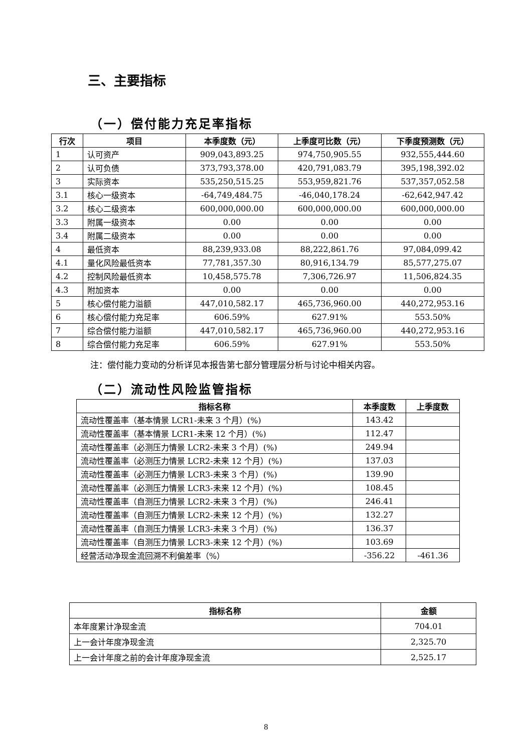三、主要指标
（一）偿付能力充足率指标
| 行次 | 项目 | 本季度数（元） | 上季度可比数（元） | 下季度预测数（元） |
| --- | --- | --- | --- | --- |
| 1 | 认可资产 | 909,043,893.25 | 974,750,905.55 | 932,555,444.60 |
| 2 | 认可负债 | 373,793,378.00 | 420,791,083.79 | 395,198,392.02 |
| 3 | 实际资本 | 535,250,515.25 | 553,959,821.76 | 537,357,052.58 |
| 3.1 | 核心一级资本 | -64,749,484.75 | -46,040,178.24 | -62,642,947.42 |
| 3.2 | 核心二级资本 | 600,000,000.00 | 600,000,000.00 | 600,000,000.00 |
| 3.3 | 附属一级资本 | 0.00 | 0.00 | 0.00 |
| 3.4 | 附属二级资本 | 0.00 | 0.00 | 0.00 |
| 4 | 最低资本 | 88,239,933.08 | 88,222,861.76 | 97,084,099.42 |
| 4.1 | 量化风险最低资本 | 77,781,357.30 | 80,916,134.79 | 85,577,275.07 |
| 4.2 | 控制风险最低资本 | 10,458,575.78 | 7,306,726.97 | 11,506,824.35 |
| 4.3 | 附加资本 | 0.00 | 0.00 | 0.00 |
| 5 | 核心偿付能力溢额 | 447,010,582.17 | 465,736,960.00 | 440,272,953.16 |
| 6 | 核心偿付能力充足率 | 606.59% | 627.91% | 553.50% |
| 7 | 综合偿付能力溢额 | 447,010,582.17 | 465,736,960.00 | 440,272,953.16 |
| 8 | 综合偿付能力充足率 | 606.59% | 627.91% | 553.50% |
注：偿付能力变动的分析详见本报告第七部分管理层分析与讨论中相关内容。
（二）流动性风险监管指标
| 指标名称 | 本季度数 | 上季度数 |
| --- | --- | --- |
| 流动性覆盖率（基本情景 LCR1-未来 3 个月）(%) | 143.42 | |
| 流动性覆盖率（基本情景 LCR1-未来 12 个月）(%) | 112.47 | |
| 流动性覆盖率（必测压力情景 LCR2-未来 3 个月）(%) | 249.94 | |
| 流动性覆盖率（必测压力情景 LCR2-未来 12 个月）(%) | 137.03 | |
| 流动性覆盖率（必测压力情景 LCR3-未来 3 个月）(%) | 139.90 | |
| 流动性覆盖率（必测压力情景 LCR3-未来 12 个月）(%) | 108.45 | |
| 流动性覆盖率（自测压力情景 LCR2-未来 3 个月）(%) | 246.41 | |
| 流动性覆盖率（自测压力情景 LCR2-未来 12 个月）(%) | 132.27 | |
| 流动性覆盖率（自测压力情景 LCR3-未来 3 个月）(%) | 136.37 | |
| 流动性覆盖率（自测压力情景 LCR3-未来 12 个月）(%) | 103.69 | |
| 经营活动净现金流回溯不利偏差率（%） | -356.22 | -461.36 |
| 指标名称 | 金额 |
| --- | --- |
| 本年度累计净现金流 | 704.01 |
| 上一会计年度净现金流 | 2,325.70 |
| 上一会计年度之前的会计年度净现金流 | 2,525.17 |
8